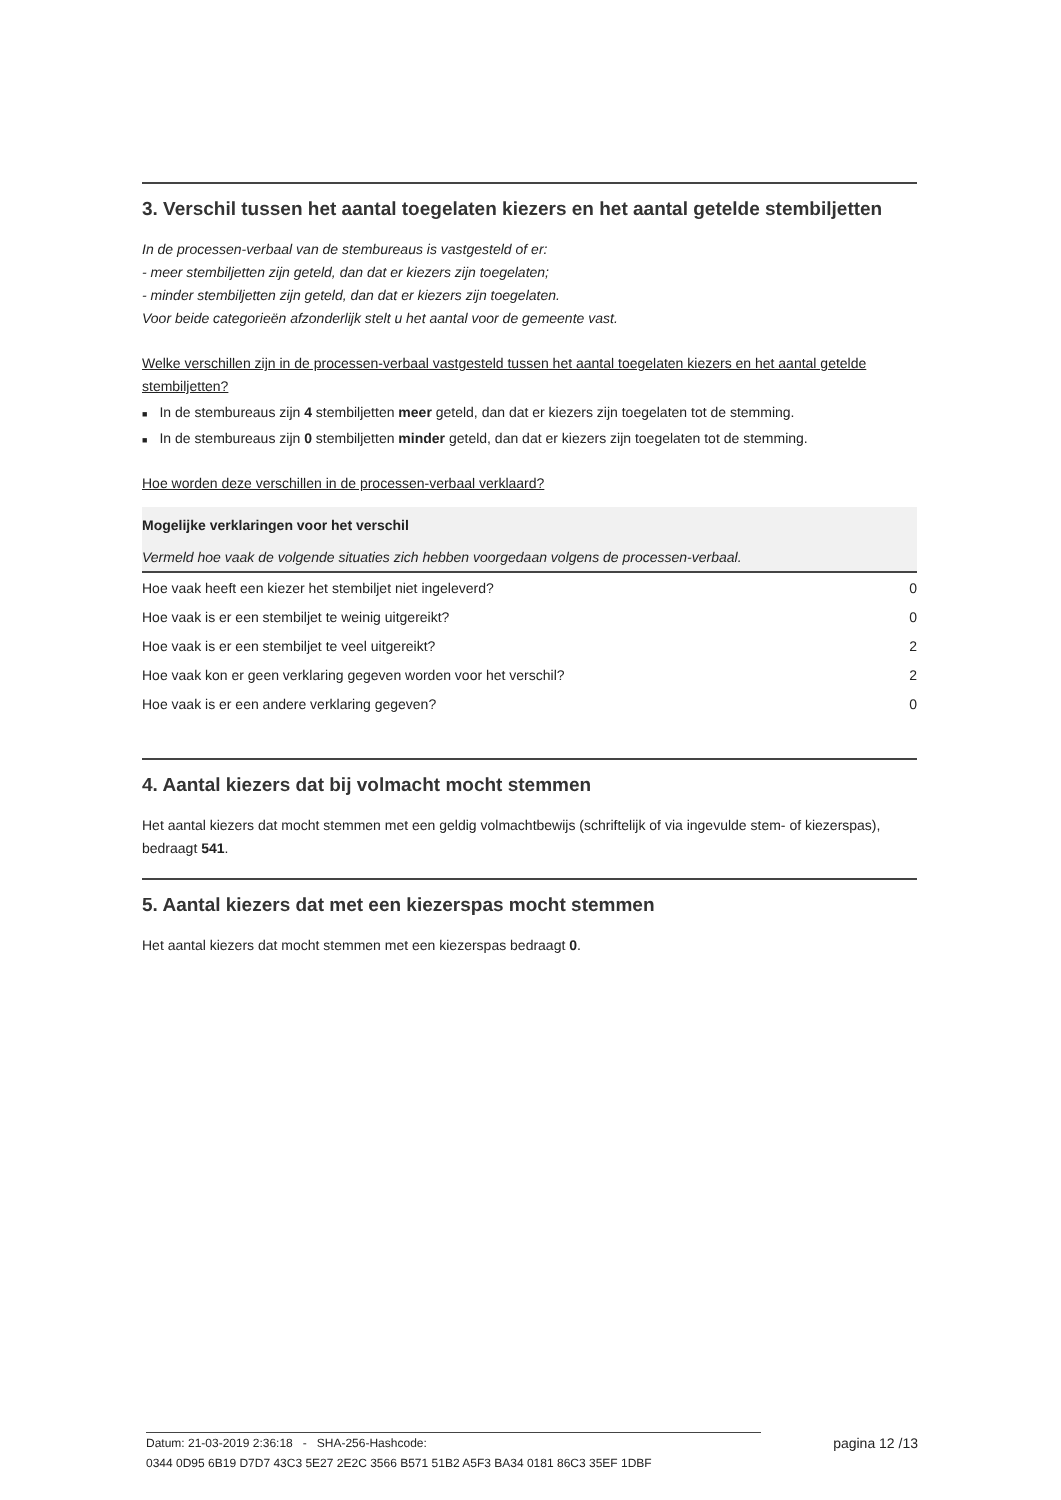3. Verschil tussen het aantal toegelaten kiezers en het aantal getelde stembiljetten
In de processen-verbaal van de stembureaus is vastgesteld of er:
- meer stembiljetten zijn geteld, dan dat er kiezers zijn toegelaten;
- minder stembiljetten zijn geteld, dan dat er kiezers zijn toegelaten.
Voor beide categorieën afzonderlijk stelt u het aantal voor de gemeente vast.
Welke verschillen zijn in de processen-verbaal vastgesteld tussen het aantal toegelaten kiezers en het aantal getelde stembiljetten?
■ In de stembureaus zijn 4 stembiljetten meer geteld, dan dat er kiezers zijn toegelaten tot de stemming.
■ In de stembureaus zijn 0 stembiljetten minder geteld, dan dat er kiezers zijn toegelaten tot de stemming.
Hoe worden deze verschillen in de processen-verbaal verklaard?
| Mogelijke verklaringen voor het verschil | |
| --- | --- |
| Vermeld hoe vaak de volgende situaties zich hebben voorgedaan volgens de processen-verbaal. | |
| Hoe vaak heeft een kiezer het stembiljet niet ingeleverd? | 0 |
| Hoe vaak is er een stembiljet te weinig uitgereikt? | 0 |
| Hoe vaak is er een stembiljet te veel uitgereikt? | 2 |
| Hoe vaak kon er geen verklaring gegeven worden voor het verschil? | 2 |
| Hoe vaak is er een andere verklaring gegeven? | 0 |
4. Aantal kiezers dat bij volmacht mocht stemmen
Het aantal kiezers dat mocht stemmen met een geldig volmachtbewijs (schriftelijk of via ingevulde stem- of kiezerspas), bedraagt 541.
5. Aantal kiezers dat met een kiezerspas mocht stemmen
Het aantal kiezers dat mocht stemmen met een kiezerspas bedraagt 0.
Datum: 21-03-2019 2:36:18 - SHA-256-Hashcode: pagina 12 /13
0344 0D95 6B19 D7D7 43C3 5E27 2E2C 3566 B571 51B2 A5F3 BA34 0181 86C3 35EF 1DBF